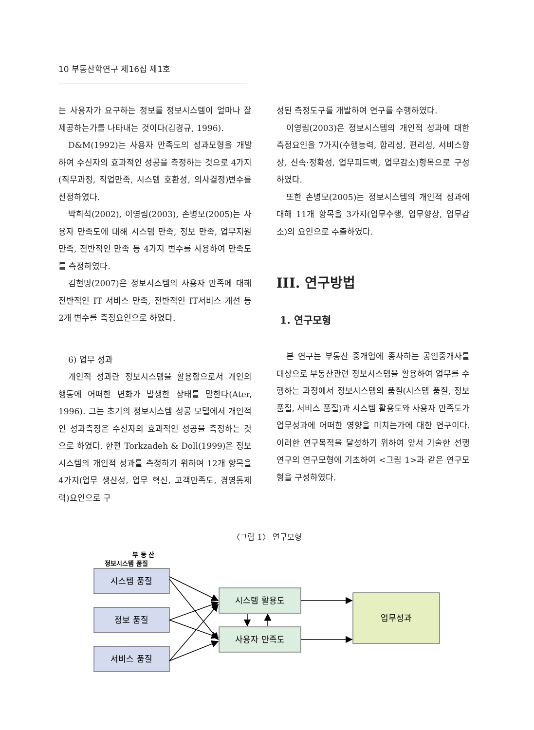10 부동산학연구 제16집 제1호
는 사용자가 요구하는 정보를 정보시스템이 얼마나 잘 제공하는가를 나타내는 것이다(김경규, 1996).
D&M(1992)는 사용자 만족도의 성과모형을 개발하여 수신자의 효과적인 성공을 측정하는 것으로 4가지(직무과정, 직업만족, 시스템 호환성, 의사결정)변수를 선정하였다.
박희석(2002), 이영림(2003), 손병모(2005)는 사용자 만족도에 대해 시스템 만족, 정보 만족, 업무지원 만족, 전반적인 만족 등 4가지 변수를 사용하여 만족도를 측정하였다.
김현명(2007)은 정보시스템의 사용자 만족에 대해 전반적인 IT 서비스 만족, 전반적인 IT서비스 개선 등 2개 변수를 측정요인으로 하였다.
6) 업무 성과
개인적 성과란 정보시스템을 활용함으로서 개인의 행동에 어떠한 변화가 발생한 상태를 말한다(Ater, 1996). 그는 초기의 정보시스템 성공 모델에서 개인적인 성과측정은 수신자의 효과적인 성공을 측정하는 것으로 하였다. 한편 Torkzadeh & Doll(1999)은 정보시스템의 개인적 성과를 측정하기 위하여 12개 항목을 4가지(업무 생산성, 업무 혁신, 고객만족도, 경영통제력)요인으로 구
성된 측정도구를 개발하여 연구를 수행하였다.
이영림(2003)은 정보시스템의 개인적 성과에 대한 측정요인을 7가지(수행능력, 합리성, 편리성, 서비스향상, 신속·정확성, 업무피드백, 업무감소)항목으로 구성하였다.
또한 손병모(2005)는 정보시스템의 개인적 성과에 대해 11개 항목을 3가지(업무수행, 업무향상, 업무감소)의 요인으로 추출하였다.
III. 연구방법
1. 연구모형
본 연구는 부동산 중개업에 종사하는 공인중개사를 대상으로 부동산관련 정보시스템을 활용하여 업무를 수행하는 과정에서 정보시스템의 품질(시스템 품질, 정보 품질, 서비스 품질)과 시스템 활용도와 사용자 만족도가 업무성과에 어떠한 영향을 미치는가에 대한 연구이다. 이러한 연구목적을 달성하기 위하여 앞서 기술한 선행연구의 연구모형에 기초하여 <그림 1>과 같은 연구모형을 구성하였다.
〈그림 1〉 연구모형
부 동 산
정보시스템 품질
시스템 품질
정보 품질
서비스 품질
시스템 활용도
사용자 만족도
업무성과